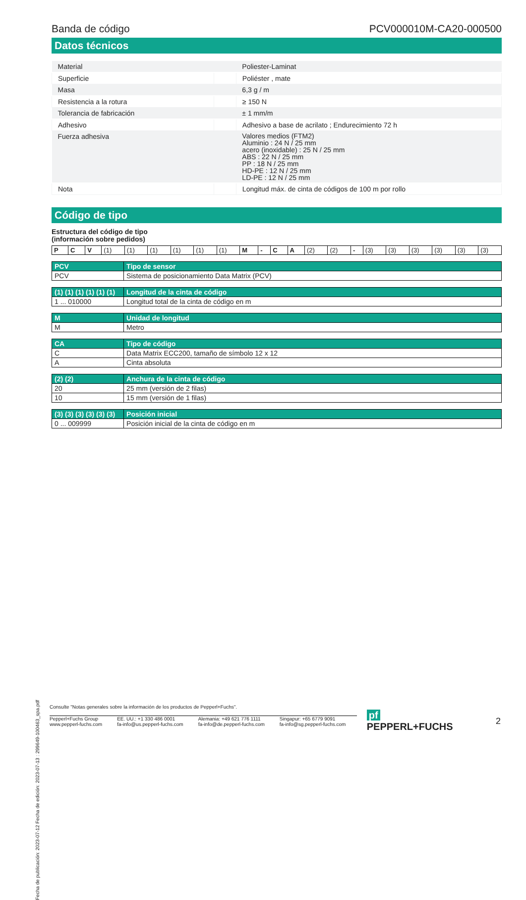Banda de código PCV000010M-CA20-000500
Datos técnicos
| Material | | Poliester-Laminat |
| Superficie | | Poliéster , mate |
| Masa | | 6,3 g / m |
| Resistencia a la rotura | | ≥ 150 N |
| Tolerancia de fabricación | | ± 1 mm/m |
| Adhesivo | | Adhesivo a base de acrilato ; Endurecimiento 72 h |
| Fuerza adhesiva | | Valores medios (FTM2) Aluminio : 24 N / 25 mm acero (inoxidable) : 25 N / 25 mm ABS : 22 N / 25 mm PP : 18 N / 25 mm HD-PE : 12 N / 25 mm LD-PE : 12 N / 25 mm |
| Nota | | Longitud máx. de cinta de códigos de 100 m por rollo |
Código de tipo
Estructura del código de tipo
(información sobre pedidos)
| P | C | V | (1) | (1) | (1) | (1) | (1) | (1) | M | - | C | A | (2) | (2) | - | (3) | (3) | (3) | (3) | (3) | (3) |
| PCV | Tipo de sensor |
| --- | --- |
| PCV | Sistema de posicionamiento Data Matrix (PCV) |
| (1) (1) (1) (1) (1) (1) | Longitud de la cinta de código |
| --- | --- |
| 1 ... 010000 | Longitud total de la cinta de código en m |
| M | Unidad de longitud |
| --- | --- |
| M | Metro |
| CA | Tipo de código |
| --- | --- |
| C | Data Matrix ECC200, tamaño de símbolo 12 x 12 |
| A | Cinta absoluta |
| (2) (2) | Anchura de la cinta de código |
| --- | --- |
| 20 | 25 mm (versión de 2 filas) |
| 10 | 15 mm (versión de 1 filas) |
| (3) (3) (3) (3) (3) (3) | Posición inicial |
| --- | --- |
| 0 ... 009999 | Posición inicial de la cinta de código en m |
Fecha de publicación: 2023-07-12 Fecha de edición: 2023-07-13 : 299649-100463_spa.pdf
Consulte "Notas generales sobre la información de los productos de Pepperl+Fuchs".
Pepperl+Fuchs Group
www.pepperl-fuchs.com
EE. UU.: +1 330 486 0001
fa-info@us.pepperl-fuchs.com
Alemania: +49 621 776 1111
fa-info@de.pepperl-fuchs.com
Singapur: +65 6779 9091
fa-info@sg.pepperl-fuchs.com
pf PEPPERL+FUCHS 2